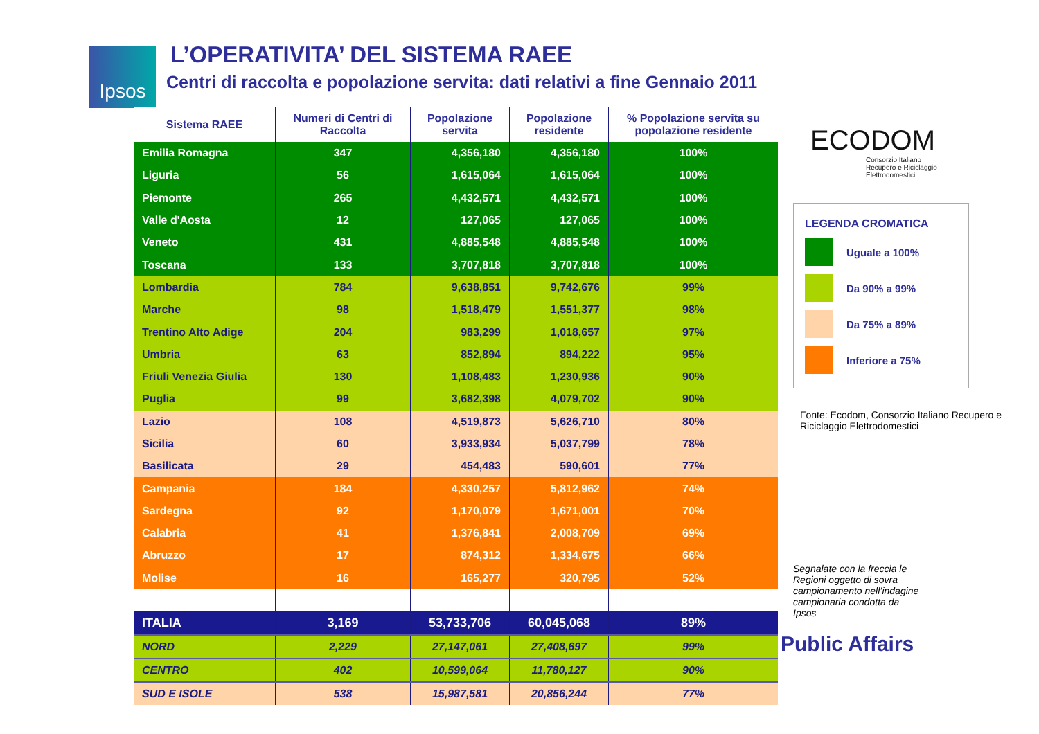Ipsos
L’OPERATIVITA’ DEL SISTEMA RAEE
Centri di raccolta e popolazione servita: dati relativi a fine Gennaio 2011
| Sistema RAEE | Numeri di Centri di Raccolta | Popolazione servita | Popolazione residente | % Popolazione servita su popolazione residente |
| --- | --- | --- | --- | --- |
| Emilia Romagna | 347 | 4,356,180 | 4,356,180 | 100% |
| Liguria | 56 | 1,615,064 | 1,615,064 | 100% |
| Piemonte | 265 | 4,432,571 | 4,432,571 | 100% |
| Valle d'Aosta | 12 | 127,065 | 127,065 | 100% |
| Veneto | 431 | 4,885,548 | 4,885,548 | 100% |
| Toscana | 133 | 3,707,818 | 3,707,818 | 100% |
| Lombardia | 784 | 9,638,851 | 9,742,676 | 99% |
| Marche | 98 | 1,518,479 | 1,551,377 | 98% |
| Trentino Alto Adige | 204 | 983,299 | 1,018,657 | 97% |
| Umbria | 63 | 852,894 | 894,222 | 95% |
| Friuli Venezia Giulia | 130 | 1,108,483 | 1,230,936 | 90% |
| Puglia | 99 | 3,682,398 | 4,079,702 | 90% |
| Lazio | 108 | 4,519,873 | 5,626,710 | 80% |
| Sicilia | 60 | 3,933,934 | 5,037,799 | 78% |
| Basilicata | 29 | 454,483 | 590,601 | 77% |
| Campania | 184 | 4,330,257 | 5,812,962 | 74% |
| Sardegna | 92 | 1,170,079 | 1,671,001 | 70% |
| Calabria | 41 | 1,376,841 | 2,008,709 | 69% |
| Abruzzo | 17 | 874,312 | 1,334,675 | 66% |
| Molise | 16 | 165,277 | 320,795 | 52% |
| ITALIA | 3,169 | 53,733,706 | 60,045,068 | 89% |
| NORD | 2,229 | 27,147,061 | 27,408,697 | 99% |
| CENTRO | 402 | 10,599,064 | 11,780,127 | 90% |
| SUD E ISOLE | 538 | 15,987,581 | 20,856,244 | 77% |
ECODOM
Consorzio Italiano
Recupero e Riciclaggio
Elettrodomestici
LEGENDA CROMATICA
Uguale a 100%
Da 90% a 99%
Da 75% a 89%
Inferiore a 75%
Fonte: Ecodom, Consorzio Italiano Recupero e Riciclaggio Elettrodomestici
Segnalate con la freccia le Regioni oggetto di sovra campionamento nell’indagine campionaria condotta da Ipsos
Public Affairs